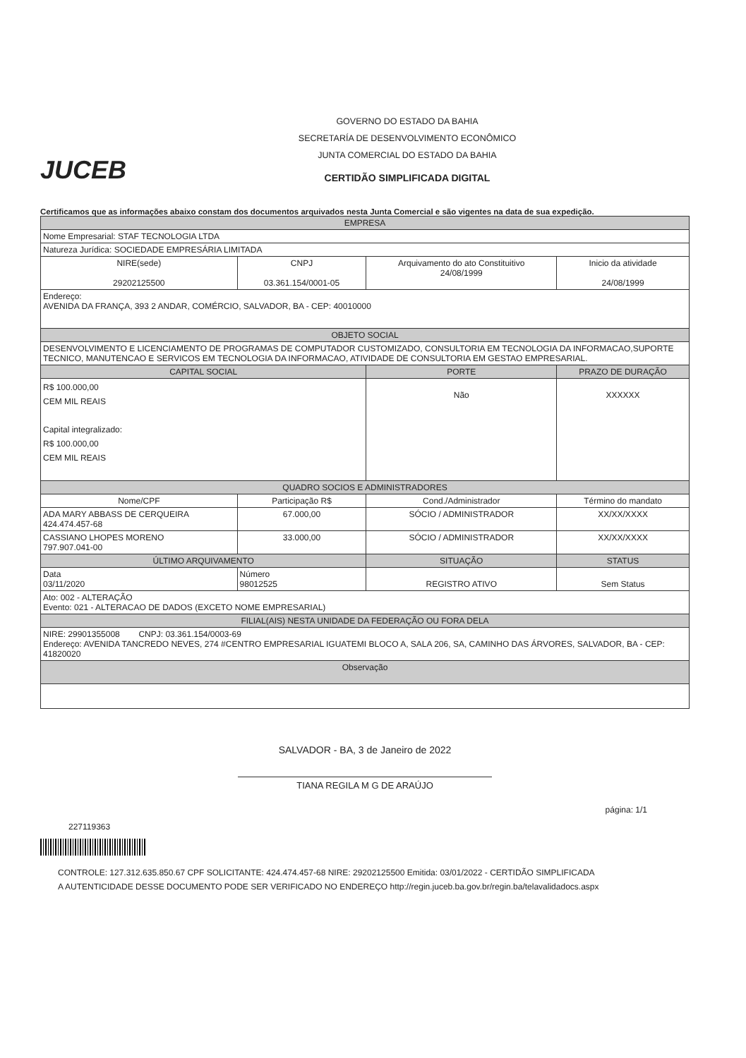JUCEB
GOVERNO DO ESTADO DA BAHIA
SECRETARÍA DE DESENVOLVIMENTO ECONÔMICO
JUNTA COMERCIAL DO ESTADO DA BAHIA
CERTIDÃO SIMPLIFICADA DIGITAL
Certificamos que as informações abaixo constam dos documentos arquivados nesta Junta Comercial e são vigentes na data de sua expedição.
| EMPRESA | | | | |
| --- | --- | --- | --- | --- |
| Nome Empresarial: STAF TECNOLOGIA LTDA | | | | |
| Natureza Jurídica: SOCIEDADE EMPRESÁRIA LIMITADA | | | | |
| NIRE(sede) 29202125500 | CNPJ 03.361.154/0001-05 | | Arquivamento do ato Constituitivo 24/08/1999 | Inicio da atividade 24/08/1999 |
| Endereço: AVENIDA DA FRANÇA, 393 2 ANDAR, COMÉRCIO, SALVADOR, BA - CEP: 40010000 | | | | |
| OBJETO SOCIAL | | | | |
| DESENVOLVIMENTO E LICENCIAMENTO DE PROGRAMAS DE COMPUTADOR CUSTOMIZADO, CONSULTORIA EM TECNOLOGIA DA INFORMACAO,SUPORTE TECNICO, MANUTENCAO E SERVICOS EM TECNOLOGIA DA INFORMACAO, ATIVIDADE DE CONSULTORIA EM GESTAO EMPRESARIAL. | | | | |
| CAPITAL SOCIAL | | | PORTE | PRAZO DE DURAÇÃO |
| R$ 100.000,00 CEM MIL REAIS Capital integralizado: R$ 100.000,00 CEM MIL REAIS | | | Não | XXXXXX |
| QUADRO SOCIOS E ADMINISTRADORES | | | | |
| Nome/CPF | | Participação R$ | Cond./Administrador | Término do mandato |
| ADA MARY ABBASS DE CERQUEIRA 424.474.457-68 | | 67.000,00 | SÓCIO / ADMINISTRADOR | XX/XX/XXXX |
| CASSIANO LHOPES MORENO 797.907.041-00 | | 33.000,00 | SÓCIO / ADMINISTRADOR | XX/XX/XXXX |
| ÚLTIMO ARQUIVAMENTO | | | SITUAÇÃO | STATUS |
| Data 03/11/2020 | Número 98012525 | | REGISTRO ATIVO | Sem Status |
| Ato: 002 - ALTERAÇÃO Evento: 021 - ALTERACAO DE DADOS (EXCETO NOME EMPRESARIAL) | | | | |
| FILIAL(AIS) NESTA UNIDADE DA FEDERAÇÃO OU FORA DELA | | | | |
| NIRE: 29901355008 CNPJ: 03.361.154/0003-69 Endereço: AVENIDA TANCREDO NEVES, 274 #CENTRO EMPRESARIAL IGUATEMI BLOCO A, SALA 206, SA, CAMINHO DAS ÁRVORES, SALVADOR, BA - CEP: 41820020 | | | | |
| Observação | | | | |
SALVADOR - BA, 3 de Janeiro de 2022
TIANA REGILA M G DE ARAÚJO
página: 1/1
227119363
CONTROLE: 127.312.635.850.67 CPF SOLICITANTE: 424.474.457-68 NIRE: 29202125500 Emitida: 03/01/2022 - CERTIDÃO SIMPLIFICADA
A AUTENTICIDADE DESSE DOCUMENTO PODE SER VERIFICADO NO ENDEREÇO http://regin.juceb.ba.gov.br/regin.ba/telavalidadocs.aspx